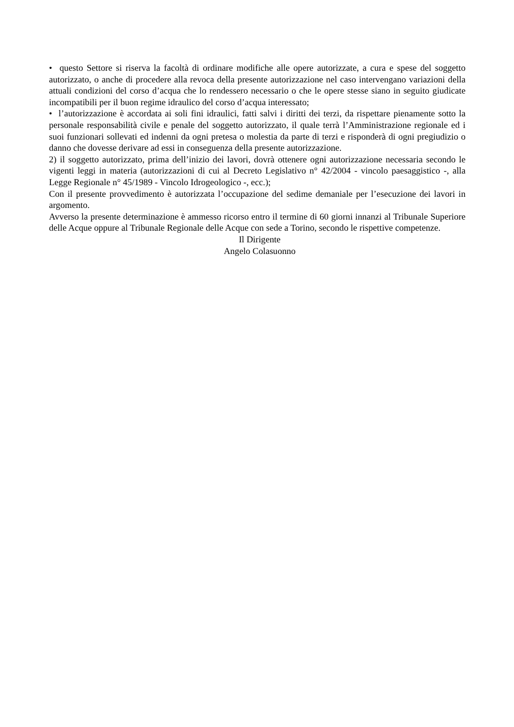• questo Settore si riserva la facoltà di ordinare modifiche alle opere autorizzate, a cura e spese del soggetto autorizzato, o anche di procedere alla revoca della presente autorizzazione nel caso intervengano variazioni della attuali condizioni del corso d’acqua che lo rendessero necessario o che le opere stesse siano in seguito giudicate incompatibili per il buon regime idraulico del corso d’acqua interessato;
• l’autorizzazione è accordata ai soli fini idraulici, fatti salvi i diritti dei terzi, da rispettare pienamente sotto la personale responsabilità civile e penale del soggetto autorizzato, il quale terrà l’Amministrazione regionale ed i suoi funzionari sollevati ed indenni da ogni pretesa o molestia da parte di terzi e risponderà di ogni pregiudizio o danno che dovesse derivare ad essi in conseguenza della presente autorizzazione.
2) il soggetto autorizzato, prima dell’inizio dei lavori, dovrà ottenere ogni autorizzazione necessaria secondo le vigenti leggi in materia (autorizzazioni di cui al Decreto Legislativo n° 42/2004 - vincolo paesaggistico -, alla Legge Regionale n° 45/1989 - Vincolo Idrogeologico -, ecc.);
Con il presente provvedimento è autorizzata l’occupazione del sedime demaniale per l’esecuzione dei lavori in argomento.
Avverso la presente determinazione è ammesso ricorso entro il termine di 60 giorni innanzi al Tribunale Superiore delle Acque oppure al Tribunale Regionale delle Acque con sede a Torino, secondo le rispettive competenze.
Il Dirigente
Angelo Colasuonno